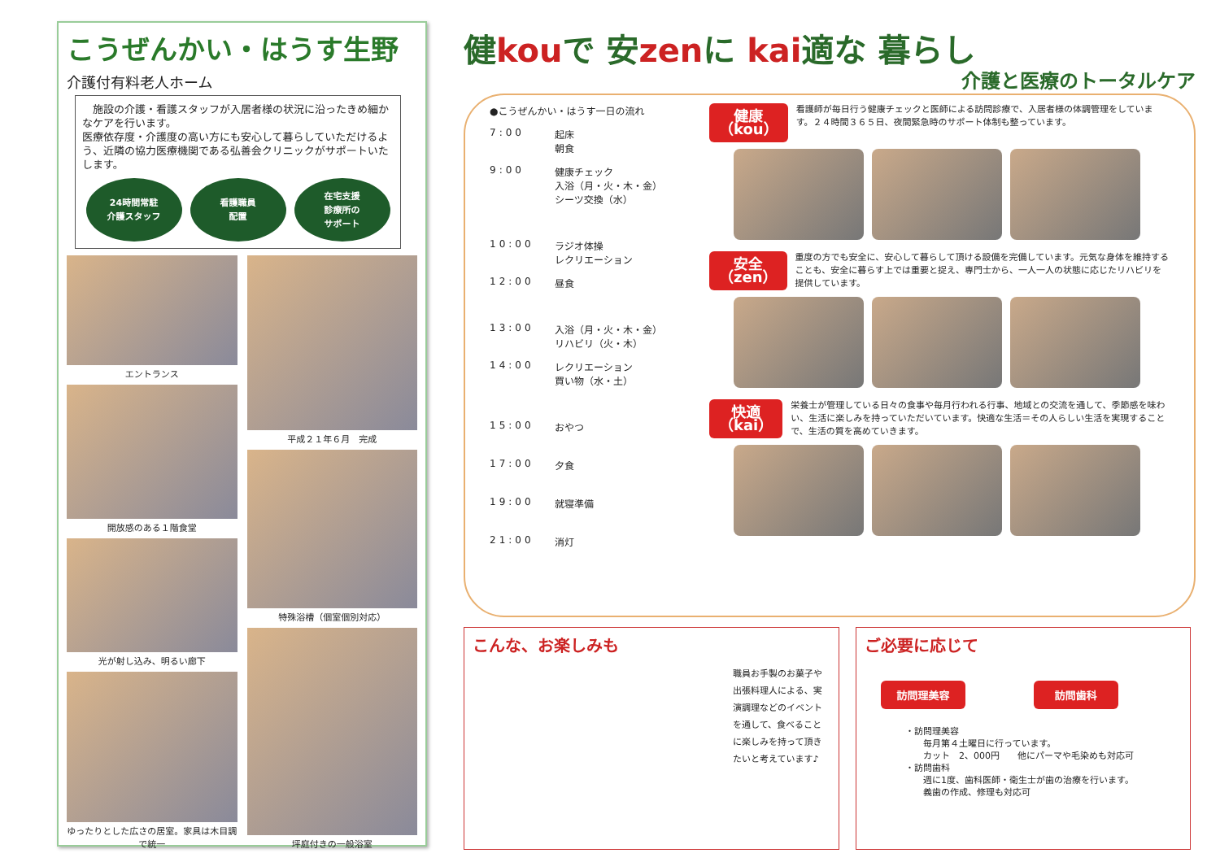こうぜんかい・はうす生野
介護付有料老人ホーム
　施設の介護・看護スタッフが入居者様の状況に沿ったきめ細かなケアを行います。
医療依存度・介護度の高い方にも安心して暮らしていただけるよう、近隣の協力医療機関である弘善会クリニックがサポートいたします。
24時間常駐
介護スタッフ
看護職員
配置
在宅支援
診療所の
サポート
エントランス
開放感のある１階食堂
光が射し込み、明るい廊下
ゆったりとした広さの居室。家具は木目調で統一
平成２１年６月　完成
特殊浴槽（個室個別対応）
坪庭付きの一般浴室
健kouで 安zenに kai適な 暮らし
介護と医療のトータルケア
●こうぜんかい・はうす一日の流れ
7:00 起床
朝食
9:00 健康チェック
入浴（月・火・木・金）
シーツ交換（水）
10:00 ラジオ体操
レクリエーション
12:00 昼食
13:00 入浴（月・火・木・金）
リハビリ（火・木）
14:00 レクリエーション
買い物（水・土）
15:00 おやつ
17:00 夕食
19:00 就寝準備
21:00 消灯
健康（kou）
看護師が毎日行う健康チェックと医師による訪問診療で、入居者様の体調管理をしています。２４時間３６５日、夜間緊急時のサポート体制も整っています。
安全（zen）
重度の方でも安全に、安心して暮らして頂ける設備を完備しています。元気な身体を維持することも、安全に暮らす上では重要と捉え、専門士から、一人一人の状態に応じたリハビリを提供しています。
快適（kai）
栄養士が管理している日々の食事や毎月行われる行事、地域との交流を通して、季節感を味わい、生活に楽しみを持っていただいています。快適な生活＝その人らしい生活を実現することで、生活の質を高めていきます。
こんな、お楽しみも
職員お手製のお菓子や出張料理人による、実演調理などのイベントを通して、食べることに楽しみを持って頂きたいと考えています♪
ご必要に応じて
訪問理美容 訪問歯科
・訪問理美容
　　毎月第４土曜日に行っています。
　　カット　2、000円　　他にパーマや毛染めも対応可
・訪問歯科
　　週に1度、歯科医師・衛生士が歯の治療を行います。
　　義歯の作成、修理も対応可